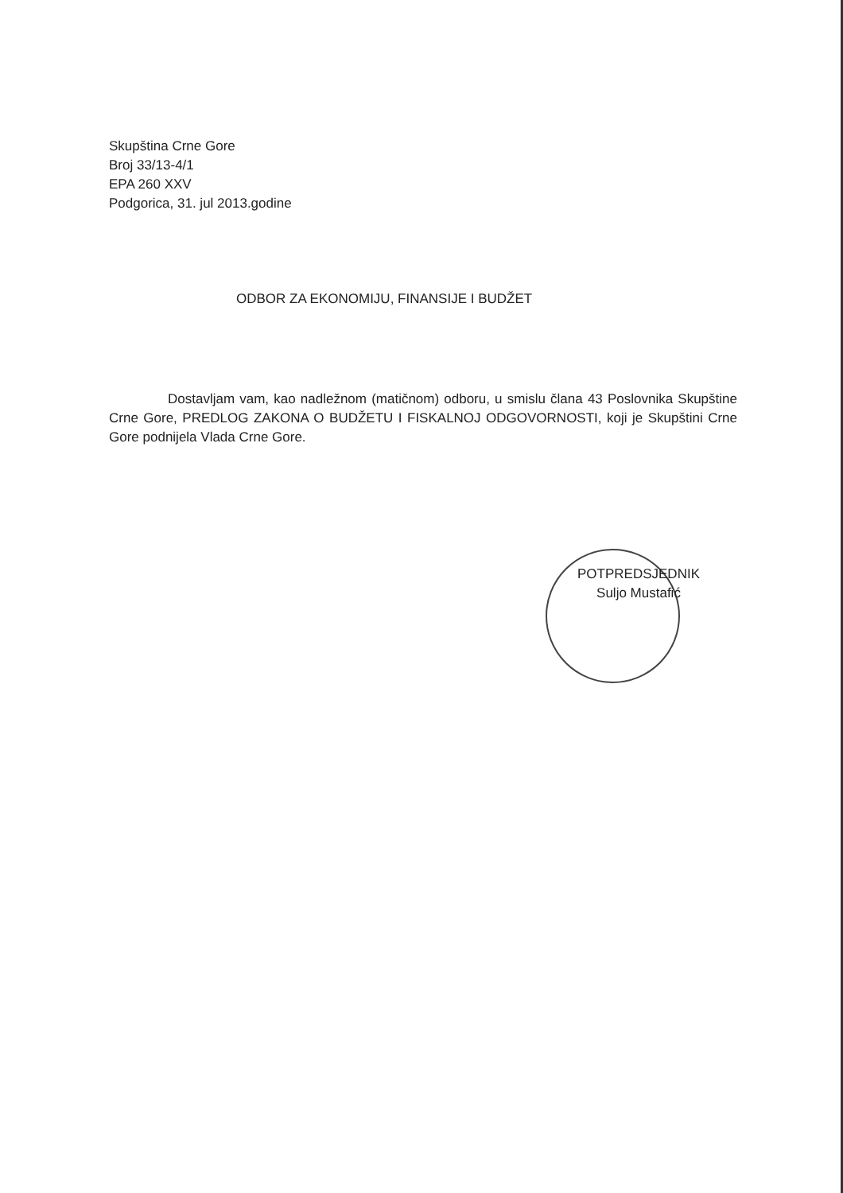Skupština Crne Gore
Broj 33/13-4/1
EPA 260 XXV
Podgorica, 31. jul 2013.godine
ODBOR ZA EKONOMIJU, FINANSIJE I BUDŽET
Dostavljam vam, kao nadležnom (matičnom) odboru, u smislu člana 43 Poslovnika Skupštine Crne Gore, PREDLOG ZAKONA O BUDŽETU I FISKALNOJ ODGOVORNOSTI, koji je Skupštini Crne Gore podnijela Vlada Crne Gore.
POTPREDSJEDNIK
Suljo Mustafić